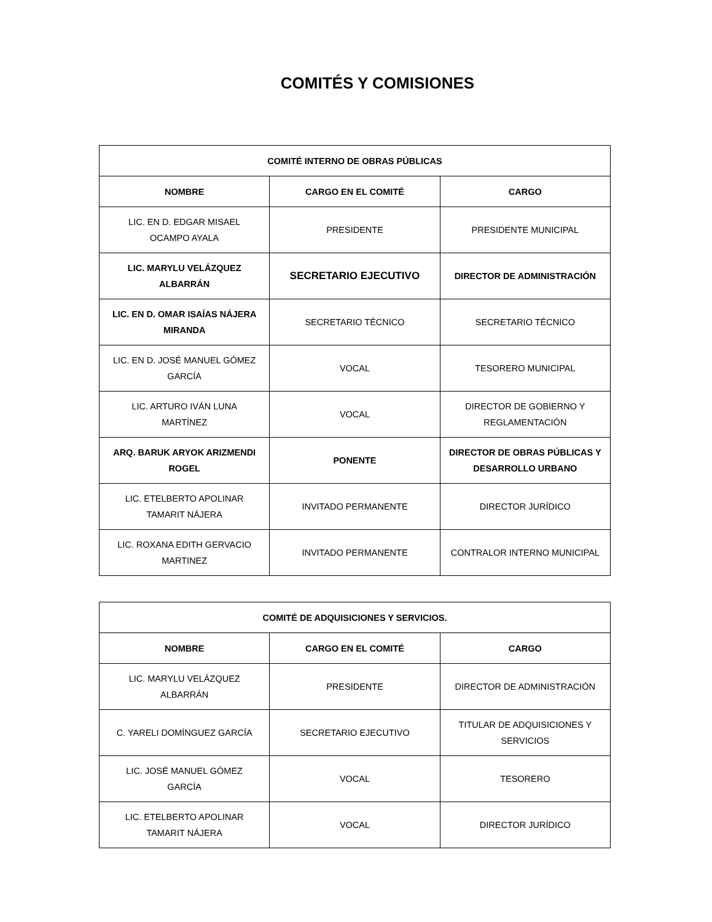COMITÉS Y COMISIONES
| COMITÉ INTERNO DE OBRAS PÚBLICAS | | |
| --- | --- | --- |
| NOMBRE | CARGO EN EL COMITÉ | CARGO |
| LIC. EN D. EDGAR MISAEL OCAMPO AYALA | PRESIDENTE | PRESIDENTE MUNICIPAL |
| LIC. MARYLU VELÁZQUEZ ALBARRÁN | SECRETARIO EJECUTIVO | DIRECTOR DE ADMINISTRACIÓN |
| LIC. EN D. OMAR ISAÍAS NÁJERA MIRANDA | SECRETARIO TÉCNICO | SECRETARIO TÉCNICO |
| LIC. EN D. JOSÉ MANUEL GÓMEZ GARCÍA | VOCAL | TESORERO MUNICIPAL |
| LIC. ARTURO IVÁN LUNA MARTÍNEZ | VOCAL | DIRECTOR DE GOBIERNO Y REGLAMENTACIÓN |
| ARQ. BARUK ARYOK ARIZMENDI ROGEL | PONENTE | DIRECTOR DE OBRAS PÚBLICAS Y DESARROLLO URBANO |
| LIC. ETELBERTO APOLINAR TAMARIT NÁJERA | INVITADO PERMANENTE | DIRECTOR JURÍDICO |
| LIC. ROXANA EDITH GERVACIO MARTINEZ | INVITADO PERMANENTE | CONTRALOR INTERNO MUNICIPAL |
| COMITÉ DE ADQUISICIONES Y SERVICIOS. | | |
| --- | --- | --- |
| NOMBRE | CARGO EN EL COMITÉ | CARGO |
| LIC. MARYLU VELÁZQUEZ ALBARRÁN | PRESIDENTE | DIRECTOR DE ADMINISTRACIÓN |
| C. YARELI DOMÍNGUEZ GARCÍA | SECRETARIO EJECUTIVO | TITULAR DE ADQUISICIONES Y SERVICIOS |
| LIC. JOSÉ MANUEL GÓMEZ GARCÍA | VOCAL | TESORERO |
| LIC. ETELBERTO APOLINAR TAMARIT NÁJERA | VOCAL | DIRECTOR JURÍDICO |